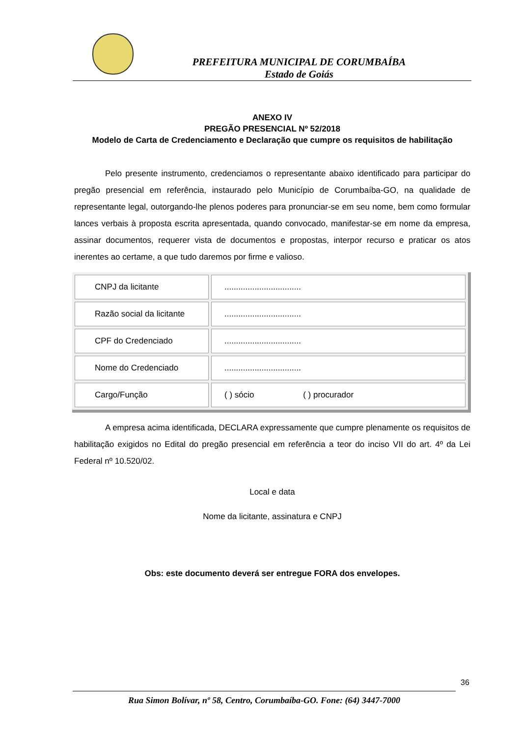PREFEITURA MUNICIPAL DE CORUMBAÍBA
Estado de Goiás
ANEXO IV
PREGÃO PRESENCIAL Nº 52/2018
Modelo de Carta de Credenciamento e Declaração que cumpre os requisitos de habilitação
Pelo presente instrumento, credenciamos o representante abaixo identificado para participar do pregão presencial em referência, instaurado pelo Município de Corumbaíba-GO, na qualidade de representante legal, outorgando-lhe plenos poderes para pronunciar-se em seu nome, bem como formular lances verbais à proposta escrita apresentada, quando convocado, manifestar-se em nome da empresa, assinar documentos, requerer vista de documentos e propostas, interpor recurso e praticar os atos inerentes ao certame, a que tudo daremos por firme e valioso.
| CNPJ da licitante | ................................. |
| Razão social da licitante | ................................. |
| CPF do Credenciado | ................................. |
| Nome do Credenciado | ................................. |
| Cargo/Função | ( ) sócio ( ) procurador |
A empresa acima identificada, DECLARA expressamente que cumpre plenamente os requisitos de habilitação exigidos no Edital do pregão presencial em referência a teor do inciso VII do art. 4º da Lei Federal nº 10.520/02.
Local e data
Nome da licitante, assinatura e CNPJ
Obs: este documento deverá ser entregue FORA dos envelopes.
36
Rua Simon Bolívar, nº 58, Centro, Corumbaíba-GO. Fone: (64) 3447-7000